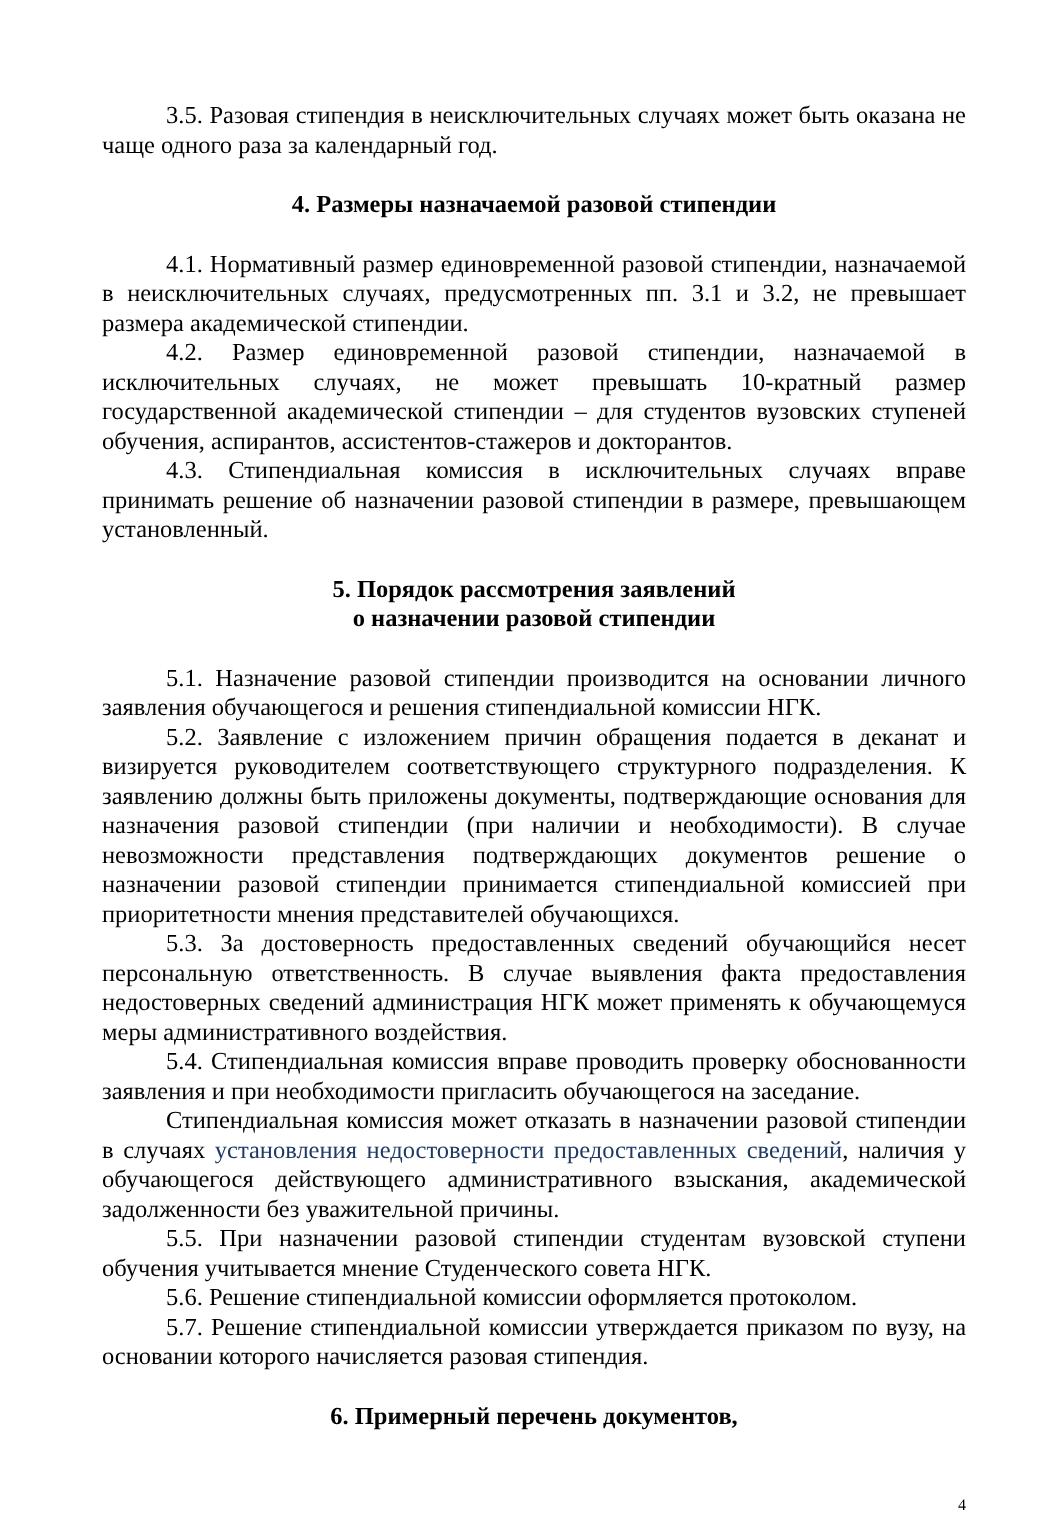3.5. Разовая стипендия в неисключительных случаях может быть оказана не чаще одного раза за календарный год.
4. Размеры назначаемой разовой стипендии
4.1. Нормативный размер единовременной разовой стипендии, назначаемой в неисключительных случаях, предусмотренных пп. 3.1 и 3.2, не превышает размера академической стипендии.
4.2. Размер единовременной разовой стипендии, назначаемой в исключительных случаях, не может превышать 10-кратный размер государственной академической стипендии – для студентов вузовских ступеней обучения, аспирантов, ассистентов-стажеров и докторантов.
4.3. Стипендиальная комиссия в исключительных случаях вправе принимать решение об назначении разовой стипендии в размере, превышающем установленный.
5. Порядок рассмотрения заявлений
о назначении разовой стипендии
5.1. Назначение разовой стипендии производится на основании личного заявления обучающегося и решения стипендиальной комиссии НГК.
5.2. Заявление с изложением причин обращения подается в деканат и визируется руководителем соответствующего структурного подразделения. К заявлению должны быть приложены документы, подтверждающие основания для назначения разовой стипендии (при наличии и необходимости). В случае невозможности представления подтверждающих документов решение о назначении разовой стипендии принимается стипендиальной комиссией при приоритетности мнения представителей обучающихся.
5.3. За достоверность предоставленных сведений обучающийся несет персональную ответственность. В случае выявления факта предоставления недостоверных сведений администрация НГК может применять к обучающемуся меры административного воздействия.
5.4. Стипендиальная комиссия вправе проводить проверку обоснованности заявления и при необходимости пригласить обучающегося на заседание.
Стипендиальная комиссия может отказать в назначении разовой стипендии в случаях установления недостоверности предоставленных сведений, наличия у обучающегося действующего административного взыскания, академической задолженности без уважительной причины.
5.5. При назначении разовой стипендии студентам вузовской ступени обучения учитывается мнение Студенческого совета НГК.
5.6. Решение стипендиальной комиссии оформляется протоколом.
5.7. Решение стипендиальной комиссии утверждается приказом по вузу, на основании которого начисляется разовая стипендия.
6. Примерный перечень документов,
4